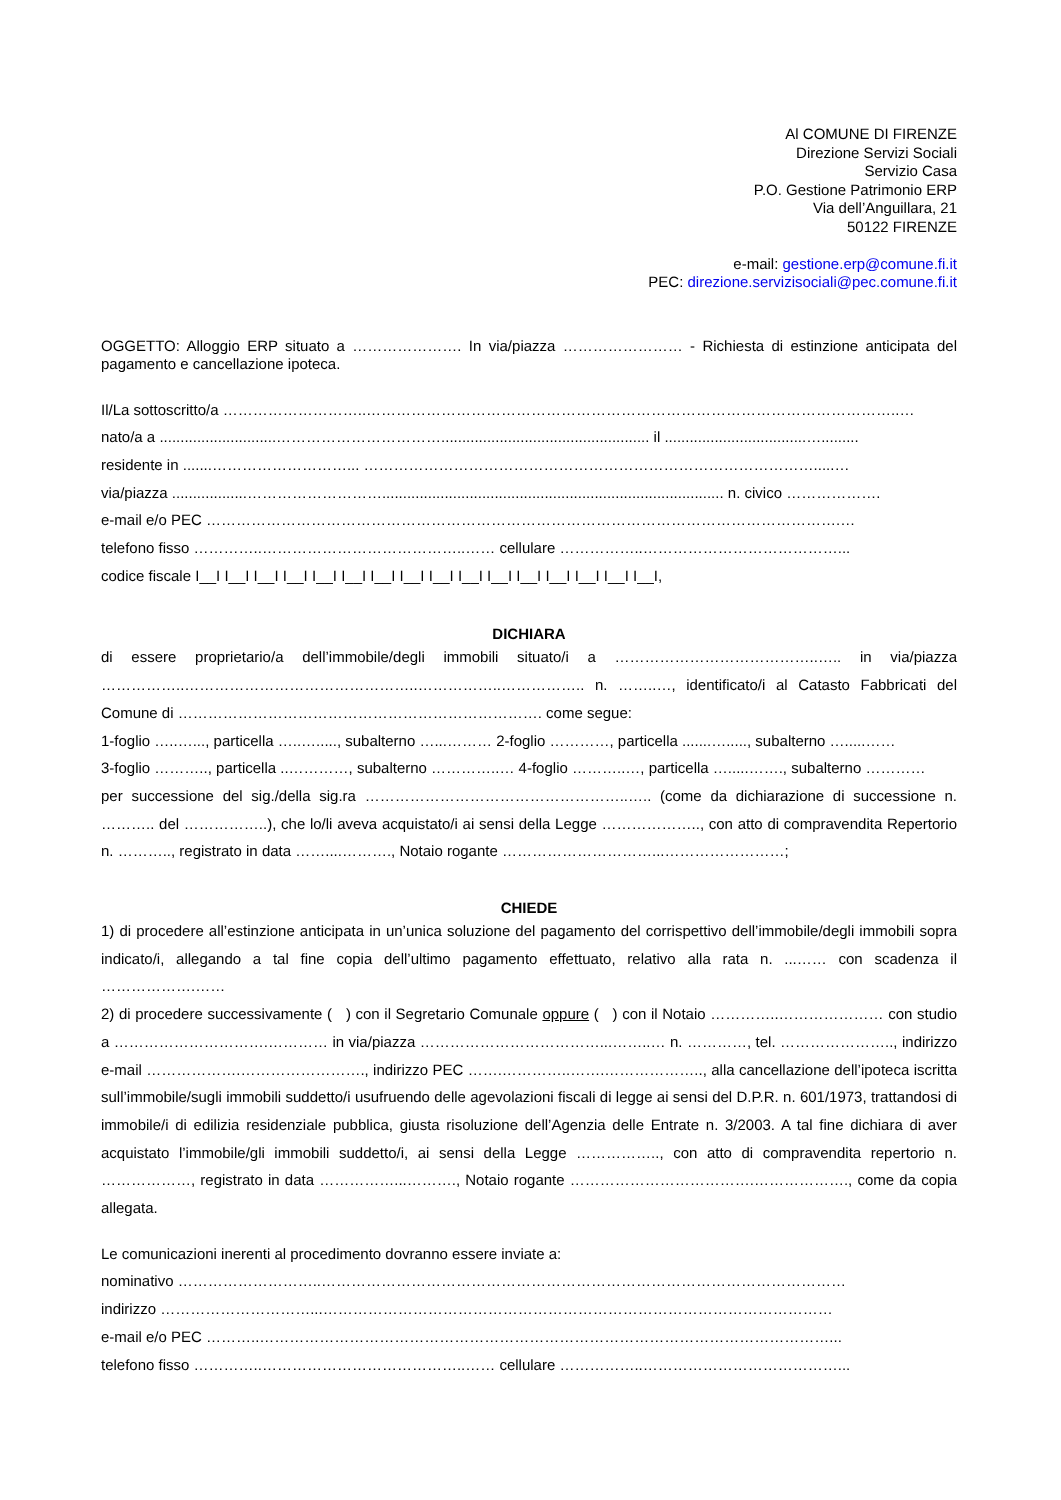Al COMUNE DI FIRENZE
Direzione Servizi Sociali
Servizio Casa
P.O. Gestione Patrimonio ERP
Via dell’Anguillara, 21
50122 FIRENZE
e-mail: gestione.erp@comune.fi.it
PEC: direzione.servizisociali@pec.comune.fi.it
OGGETTO: Alloggio ERP situato a …………………. In via/piazza …………………… - Richiesta di estinzione anticipata del pagamento e cancellazione ipoteca.
Il/La sottoscritto/a ………………………..……………………………………………………………………………………………..…
nato/a a ............................…………………………….................................................. il ..................................….........
residente in .......………………………... ……………………………………………………………………………….....…
via/piazza ..................……………………….................................................................................. n. civico ……………….
e-mail e/o PEC ……………………………………………………………………………………………………………….…
telefono fisso …………..…………………………………..…… cellulare ……………..…………………………………...
codice fiscale I__I I__I I__I I__I I__I I__I I__I I__I I__I I__I I__I I__I I__I I__I I__I I__I,
DICHIARA
di essere proprietario/a dell’immobile/degli immobili situato/i a …………………………………..….. in via/piazza ……………..………………………………………..……………..…………….. n. ……..…, identificato/i al Catasto Fabbricati del Comune di ………………………………………………………………. come segue:
1-foglio …..…..., particella …..…....., subalterno …...……… 2-foglio …………, particella .......…....., subalterno ….....……
3-foglio ……….., particella ..…………, subalterno …………..… 4-foglio ………..…, particella ….....……., subalterno …………
per successione del sig./della sig.ra ……………………………………………..….. (come da dichiarazione di successione n. ……….. del ……………..), che lo/li aveva acquistato/i ai sensi della Legge ……………….., con atto di compravendita Repertorio n. ……….., registrato in data ……....………., Notaio rogante …………………………...……………………;
CHIEDE
1) di procedere all’estinzione anticipata in un’unica soluzione del pagamento del corrispettivo dell’immobile/degli immobili sopra indicato/i, allegando a tal fine copia dell’ultimo pagamento effettuato, relativo alla rata n. ...…… con scadenza il ……………….……
2) di procedere successivamente ( ) con il Segretario Comunale oppure ( ) con il Notaio …………..………………… con studio a ………………………….………… in via/piazza ………………………………...……..… n. …………, tel. ………………….., indirizzo e-mail ……………….……………………., indirizzo PEC …….…………..…….……………….., alla cancellazione dell’ipoteca iscritta sull’immobile/sugli immobili suddetto/i usufruendo delle agevolazioni fiscali di legge ai sensi del D.P.R. n. 601/1973, trattandosi di immobile/i di edilizia residenziale pubblica, giusta risoluzione dell’Agenzia delle Entrate n. 3/2003. A tal fine dichiara di aver acquistato l’immobile/gli immobili suddetto/i, ai sensi della Legge …………….., con atto di compravendita repertorio n. ………………, registrato in data ……………...………., Notaio rogante ……………………………….………………., come da copia allegata.
Le comunicazioni inerenti al procedimento dovranno essere inviate a:
nominativo ………………………..……………………………………………………………………………………………
indirizzo …………………………...…………………………………………………………………………………………
e-mail e/o PEC ………..……………………………………………………………………………………………………...
telefono fisso …………..…………………………………..…… cellulare ……………..…………………………………...